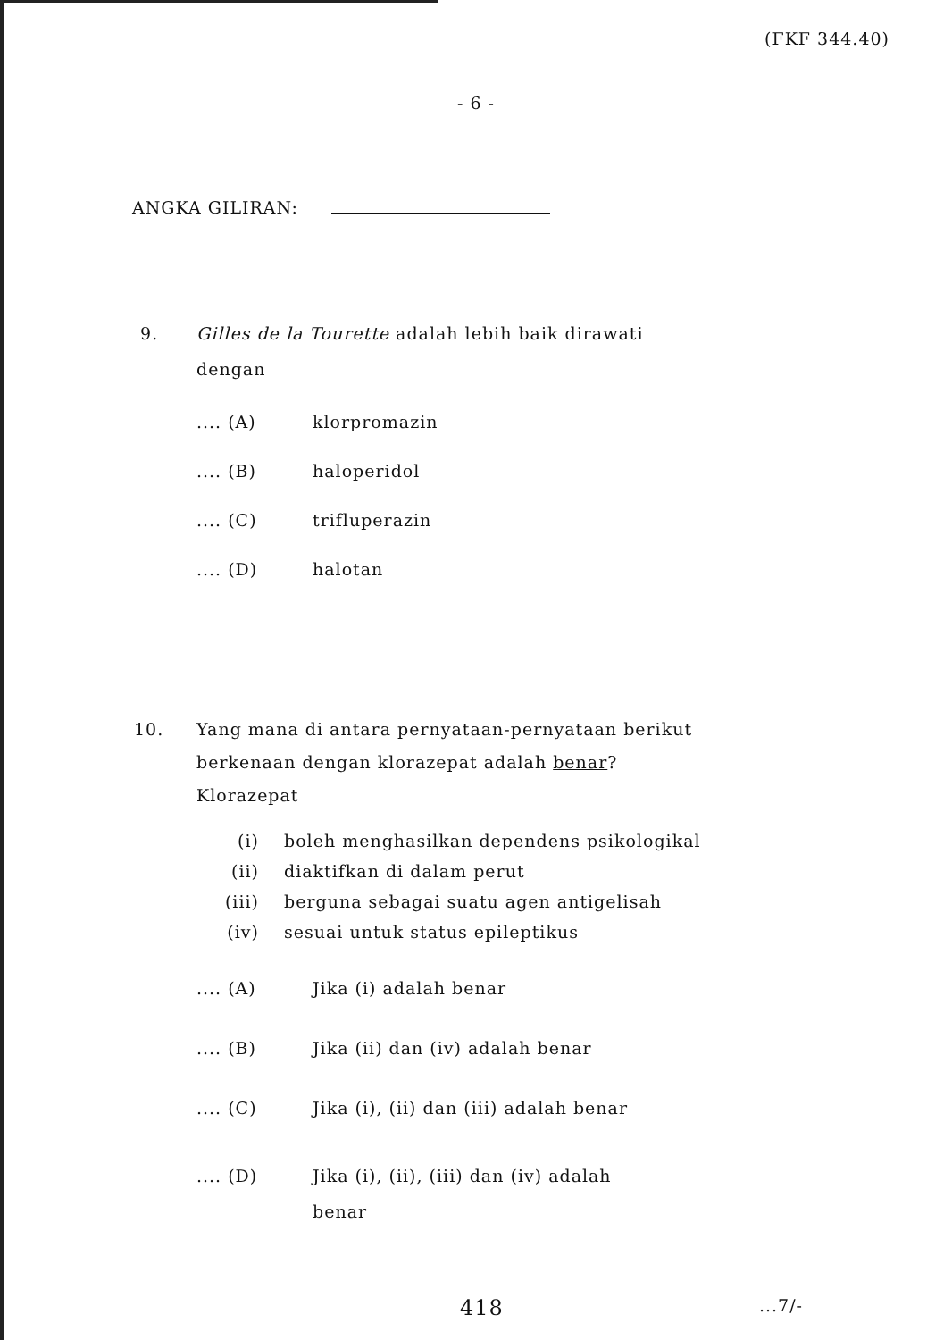(FKF 344.40)
- 6 -
ANGKA GILIRAN:
9. Gilles de la Tourette adalah lebih baik dirawati
dengan
.... (A) klorpromazin
.... (B) haloperidol
.... (C) trifluperazin
.... (D) halotan
10. Yang mana di antara pernyataan-pernyataan berikut
berkenaan dengan klorazepat adalah benar?
Klorazepat
(i) boleh menghasilkan dependens psikologikal
(ii) diaktifkan di dalam perut
(iii) berguna sebagai suatu agen antigelisah
(iv) sesuai untuk status epileptikus
.... (A) Jika (i) adalah benar
.... (B) Jika (ii) dan (iv) adalah benar
.... (C) Jika (i), (ii) dan (iii) adalah benar
.... (D) Jika (i), (ii), (iii) dan (iv) adalah
benar
418 ...7/-